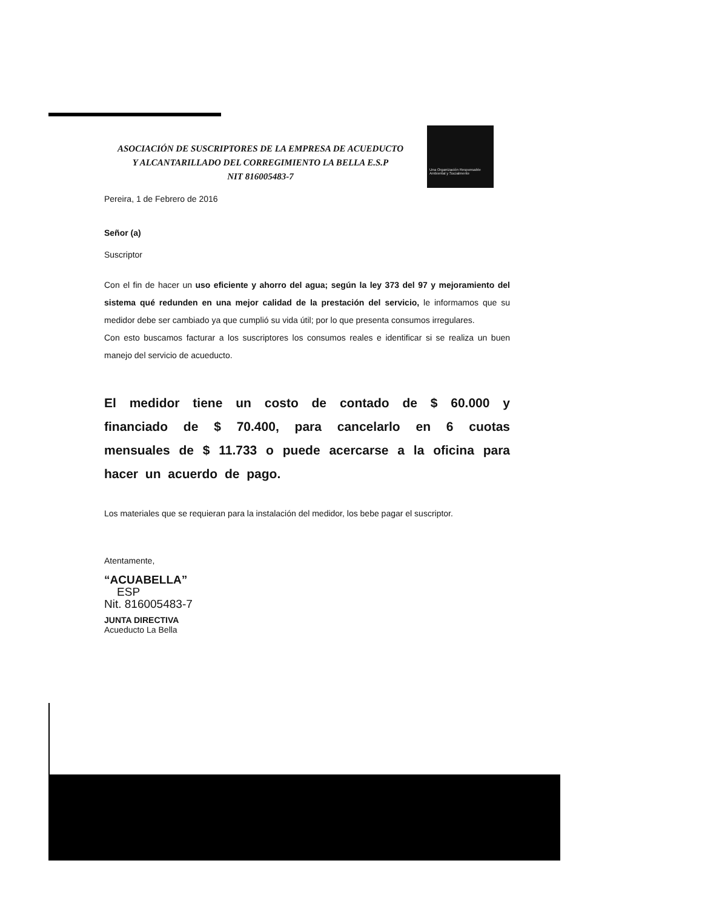ASOCIACIÓN DE SUSCRIPTORES DE LA EMPRESA DE ACUEDUCTO
Y ALCANTARILLADO DEL CORREGIMIENTO LA BELLA E.S.P
NIT 816005483-7
Una Organización Responsable Ambiental y Socialmente
Pereira, 1 de Febrero de 2016
Señor (a)
Suscriptor
Con el fin de hacer un uso eficiente y ahorro del agua; según la ley 373 del 97 y mejoramiento del sistema qué redunden en una mejor calidad de la prestación del servicio, le informamos que su medidor debe ser cambiado ya que cumplió su vida útil; por lo que presenta consumos irregulares.
Con esto buscamos facturar a los suscriptores los consumos reales e identificar si se realiza un buen manejo del servicio de acueducto.
El medidor tiene un costo de contado de $ 60.000 y financiado de $ 70.400, para cancelarlo en 6 cuotas mensuales de $ 11.733 o puede acercarse a la oficina para hacer un acuerdo de pago.
Los materiales que se requieran para la instalación del medidor, los bebe pagar el suscriptor.
Atentamente,
“ACUABELLA”
ESP
Nit. 816005483-7
JUNTA DIRECTIVA
Acueducto La Bella